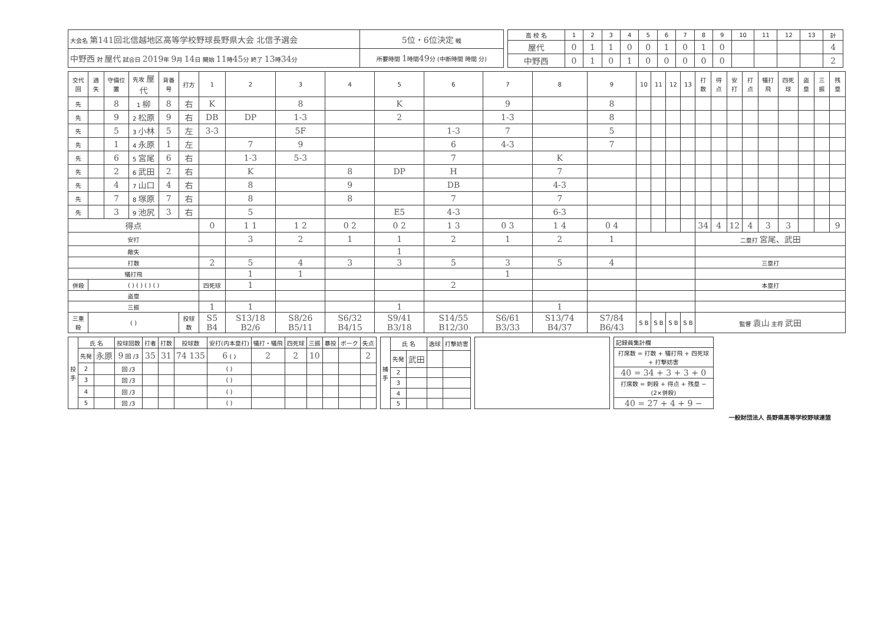| 大会名 第141回北信越地区高等学校野球長野県大会 北信予選会 | 5位・6位決定 戦 |
| 中野西 対 屋代 試合日 2019 年 9 月 14 日 開始 11 時 45 分 終了 13 時 34 分 | 所要時間 1 時間 49 分 (中断時間 時間 分) |
| 高 校 名 | 1 | 2 | 3 | 4 | 5 | 6 | 7 | 8 | 9 | 10 | 11 | 12 | 13 | 計 |
| --- | --- | --- | --- | --- | --- | --- | --- | --- | --- | --- | --- | --- | --- | --- |
| 屋代 | 0 | 1 | 1 | 0 | 0 | 1 | 0 | 1 | 0 | | | | | 4 |
| 中野西 | 0 | 1 | 0 | 1 | 0 | 0 | 0 | 0 | 0 | | | | | 2 |
| 交代回 | 過失 | 守備位置 | 先攻 屋代 | 背番号 | 打方 | 1 | 2 | 3 | 4 | 5 | 6 | 7 | 8 | 9 | 10 | 11 | 12 | 13 | 打数 | 得点 | 安打 | 打点 | 犠打飛 | 四死球 | 盗塁 | 三振 | 残塁 |
| --- | --- | --- | --- | --- | --- | --- | --- | --- | --- | --- | --- | --- | --- | --- | --- | --- | --- | --- | --- | --- | --- | --- | --- | --- | --- | --- | --- |
| 先 | | 8 | 1 柳 | 8 | 右 | K | | 8 | | K | | 9 | | 8 | | | | | | | | | | | | | |
| 先 | | 9 | 2 松原 | 9 | 右 | DB | DP | 1-3 | | 2 | | 1-3 | | 8 | | | | | | | | | | | | | |
| 先 | | 5 | 3 小林 | 5 | 左 | 3-3 | | 5F | | | 1-3 | 7 | | 5 | | | | | | | | | | | | | |
| 先 | | 1 | 4 永原 | 1 | 左 | | 7 | 9 | | | 6 | 4-3 | | 7 | | | | | | | | | | | | | |
| 先 | | 6 | 5 宮尾 | 6 | 右 | | 1-3 | 5-3 | | | 7 | | K | | | | | | | | | | | | | | |
| 先 | | 2 | 6 武田 | 2 | 右 | | K | | 8 | DP | H | | 7 | | | | | | | | | | | | | | |
| 先 | | 4 | 7 山口 | 4 | 右 | | 8 | | 9 | | DB | | 4-3 | | | | | | | | | | | | | | |
| 先 | | 7 | 8 塚原 | 7 | 右 | | 8 | | 8 | | 7 | | 7 | | | | | | | | | | | | | | |
| 先 | | 3 | 9 池尻 | 3 | 右 | | 5 | | | E5 | 4-3 | | 6-3 | | | | | | | | | | | | | | |
| 得点 | | | | | | 0 | 1 1 | 1 2 | 0 2 | 0 2 | 1 3 | 0 3 | 1 4 | 0 4 | | | | | 34 | 4 | 12 | 4 | 3 | 3 | | | 9 |
| 安打 | | | | | | | 3 | 2 | 1 | 1 | 2 | 1 | 2 | 1 | | | | | 二塁打 宮尾、武田 | | | | | | | | |
| 敵失 | | | | | | | | | | 1 | | | | | | | | | | | | | | | | | |
| 打数 | | | | | | 2 | 5 | 4 | 3 | 3 | 5 | 3 | 5 | 4 | | | | | 三塁打 | | | | | | | | |
| 犠打飛 | | | | | | | 1 | 1 | | | | 1 | | | | | | | | | | | | | | | |
| 併殺 | ( ) ( ) ( ) ( ) | | | | | 四死球 | 1 | | | | 2 | | | | | | | | 本塁打 | | | | | | | | |
| 盗塁 | | | | | | | | | | | | | | | | | | | | | | | | | | | |
| 三振 | | | | | | 1 | 1 | | | 1 | | | 1 | | | | | | | | | | | | | | |
| 三重殺 | ( ) | | | | 投球数 | S5 B4 | S13/18 B2/6 | S8/26 B5/11 | S6/32 B4/15 | S9/41 B3/18 | S14/55 B12/30 | S6/61 B3/33 | S13/74 B4/37 | S7/84 B6/43 | S B | S B | S B | S B | 監督 袁山 主将 武田 | | | | | | | | |
| 投 手 | 氏 名 | | 投球回数 | 打者 | 打数 | 投球数 | 安打(内本塁打) | 犠打・犠飛 | 四死球 | 三振 | 暴投 | ボーク | 失点 |
| --- | --- | --- | --- | --- | --- | --- | --- | --- | --- | --- | --- | --- | --- |
| | 先発 | 永原 | 9 回 /3 | 35 | 31 | 74 135 | 6 ( ) | 2 | 2 | 10 | | | 2 |
| | 2 | | 回 /3 | | | | ( ) | | | | | | |
| | 3 | | 回 /3 | | | | ( ) | | | | | | |
| | 4 | | 回 /3 | | | | ( ) | | | | | | |
| | 5 | | 回 /3 | | | | ( ) | | | | | | |
| 捕 手 | 氏 名 | | 逸球 | 打撃妨害 |
| --- | --- | --- | --- | --- |
| | 先発 | 武田 | | |
| | 2 | | | |
| | 3 | | | |
| | 4 | | | |
| | 5 | | | |
| 記録員集計欄 |
| 打席数 = 打数 + 犠打飛 + 四死球 + 打撃妨害 |
| 40 = 34 + 3 + 3 + 0 |
| 打席数 = 刺殺 + 得点 + 残塁 − (2×併殺) |
| 40 = 27 + 4 + 9 − |
一般財団法人 長野県高等学校野球連盟